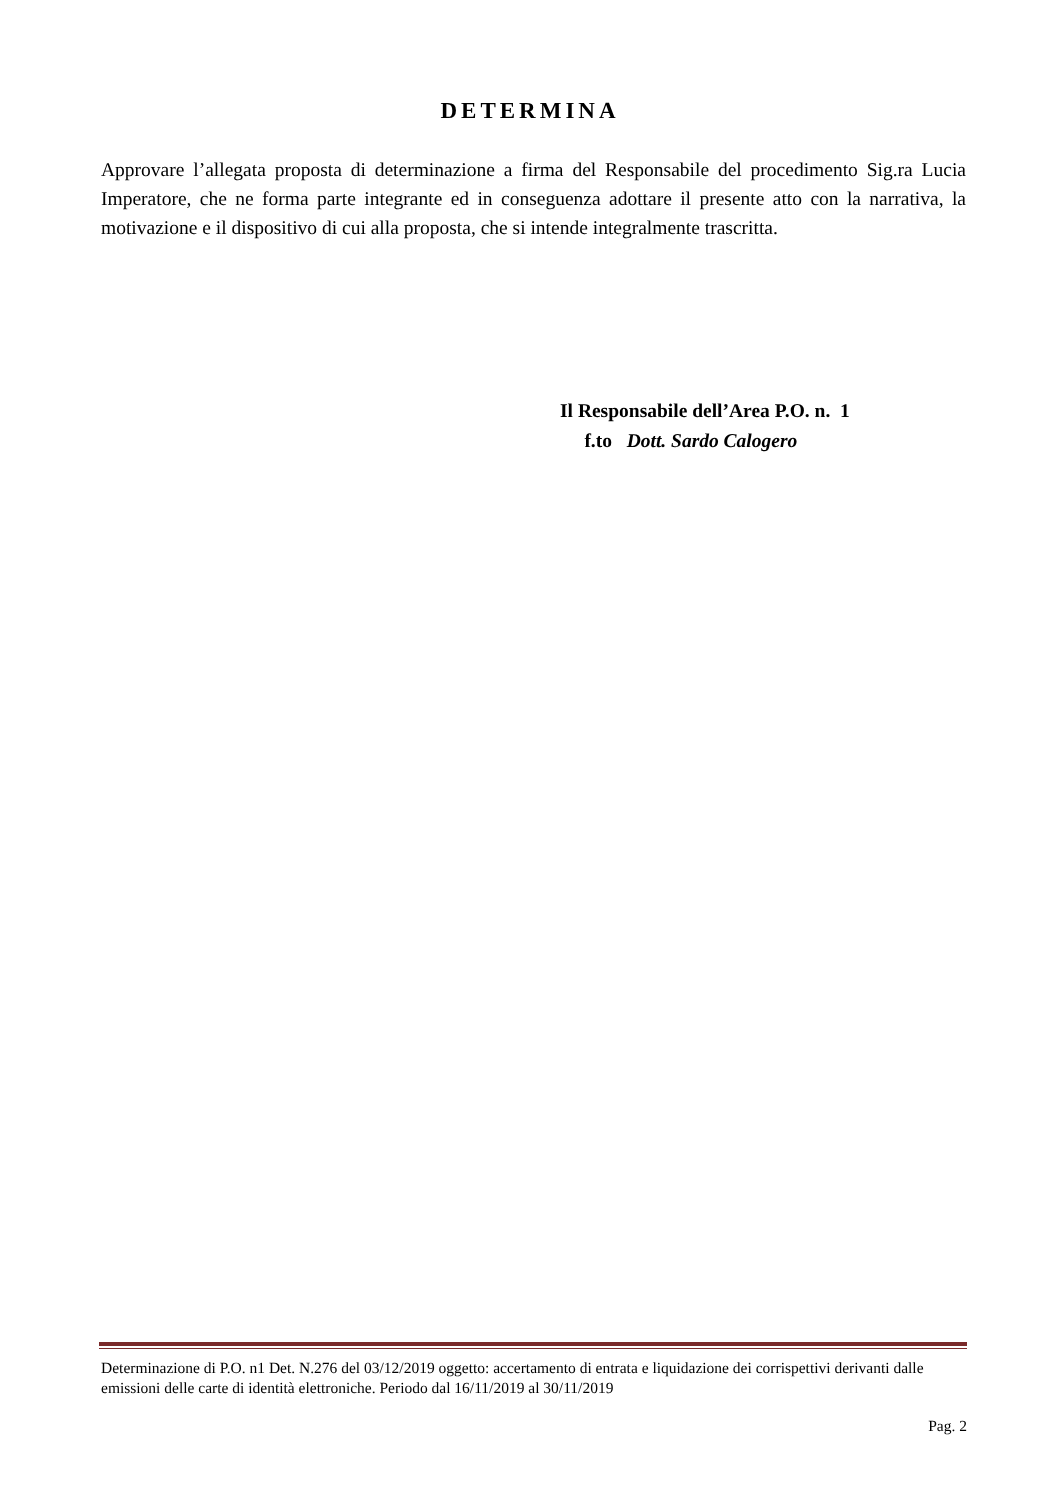DETERMINA
Approvare l’allegata proposta di determinazione a firma del Responsabile del procedimento Sig.ra Lucia Imperatore, che ne forma parte integrante ed in conseguenza adottare il presente atto con la narrativa, la motivazione e il dispositivo di cui alla proposta, che si intende integralmente trascritta.
Il Responsabile dell’Area P.O. n. 1
f.to Dott. Sardo Calogero
Determinazione di P.O. n1 Det. N.276 del 03/12/2019 oggetto: accertamento di entrata e liquidazione dei corrispettivi derivanti dalle emissioni delle carte di identità elettroniche. Periodo dal 16/11/2019 al 30/11/2019
Pag. 2